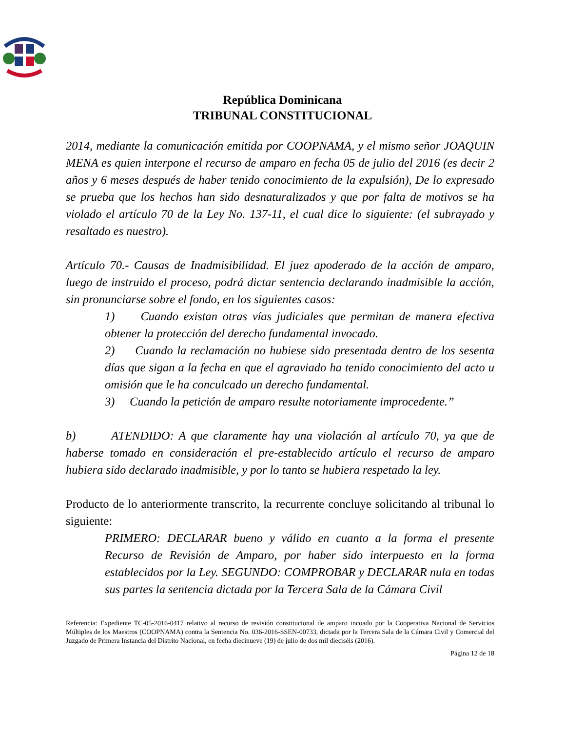República Dominicana
TRIBUNAL CONSTITUCIONAL
2014, mediante la comunicación emitida por COOPNAMA, y el mismo señor JOAQUIN MENA es quien interpone el recurso de amparo en fecha 05 de julio del 2016 (es decir 2 años y 6 meses después de haber tenido conocimiento de la expulsión), De lo expresado se prueba que los hechos han sido desnaturalizados y que por falta de motivos se ha violado el artículo 70 de la Ley No. 137-11, el cual dice lo siguiente: (el subrayado y resaltado es nuestro).
Artículo 70.- Causas de Inadmisibilidad. El juez apoderado de la acción de amparo, luego de instruido el proceso, podrá dictar sentencia declarando inadmisible la acción, sin pronunciarse sobre el fondo, en los siguientes casos:
1) Cuando existan otras vías judiciales que permitan de manera efectiva obtener la protección del derecho fundamental invocado.
2) Cuando la reclamación no hubiese sido presentada dentro de los sesenta días que sigan a la fecha en que el agraviado ha tenido conocimiento del acto u omisión que le ha conculcado un derecho fundamental.
3) Cuando la petición de amparo resulte notoriamente improcedente.”
b) ATENDIDO: A que claramente hay una violación al artículo 70, ya que de haberse tomado en consideración el pre-establecido artículo el recurso de amparo hubiera sido declarado inadmisible, y por lo tanto se hubiera respetado la ley.
Producto de lo anteriormente transcrito, la recurrente concluye solicitando al tribunal lo siguiente:
PRIMERO: DECLARAR bueno y válido en cuanto a la forma el presente Recurso de Revisión de Amparo, por haber sido interpuesto en la forma establecidos por la Ley. SEGUNDO: COMPROBAR y DECLARAR nula en todas sus partes la sentencia dictada por la Tercera Sala de la Cámara Civil
Referencia: Expediente TC-05-2016-0417 relativo al recurso de revisión constitucional de amparo incoado por la Cooperativa Nacional de Servicios Múltiples de los Maestros (COOPNAMA) contra la Sentencia No. 036-2016-SSEN-00733, dictada por la Tercera Sala de la Cámara Civil y Comercial del Juzgado de Primera Instancia del Distrito Nacional, en fecha diecinueve (19) de julio de dos mil dieciséis (2016).
Página 12 de 18